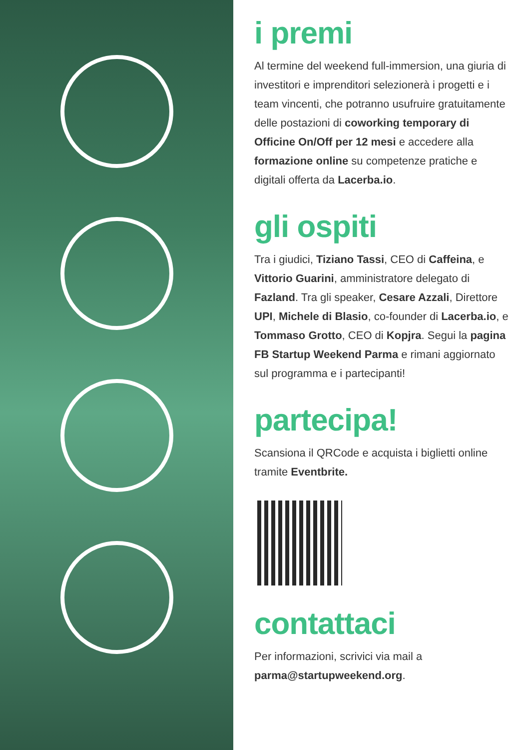i premi
Al termine del weekend full-immersion, una giuria di investitori e imprenditori selezionerà i progetti e i team vincenti, che potranno usufruire gratuitamente delle postazioni di coworking temporary di Officine On/Off per 12 mesi e accedere alla formazione online su competenze pratiche e digitali offerta da Lacerba.io.
gli ospiti
Tra i giudici, Tiziano Tassi, CEO di Caffeina, e Vittorio Guarini, amministratore delegato di Fazland. Tra gli speaker, Cesare Azzali, Direttore UPI, Michele di Blasio, co-founder di Lacerba.io, e Tommaso Grotto, CEO di Kopjra. Segui la pagina FB Startup Weekend Parma e rimani aggiornato sul programma e i partecipanti!
partecipa!
Scansiona il QRCode e acquista i biglietti online tramite Eventbrite.
contattaci
Per informazioni, scrivici via mail a parma@startupweekend.org.